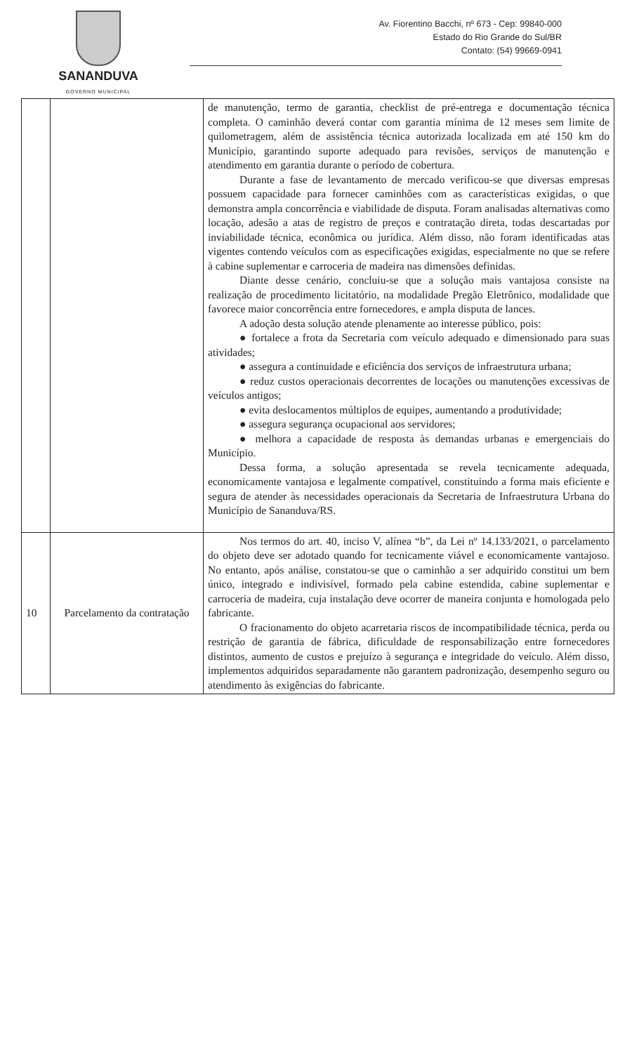SANANDUVA
GOVERNO MUNICIPAL
Av. Fiorentino Bacchi, nº 673 - Cep: 99840-000
Estado do Rio Grande do Sul/BR
Contato: (54) 99669-0941
| | | de manutenção, termo de garantia, checklist de pré-entrega e documentação técnica completa. O caminhão deverá contar com garantia mínima de 12 meses sem limite de quilometragem, além de assistência técnica autorizada localizada em até 150 km do Município, garantindo suporte adequado para revisões, serviços de manutenção e atendimento em garantia durante o período de cobertura. Durante a fase de levantamento de mercado verificou-se que diversas empresas possuem capacidade para fornecer caminhões com as características exigidas, o que demonstra ampla concorrência e viabilidade de disputa. Foram analisadas alternativas como locação, adesão a atas de registro de preços e contratação direta, todas descartadas por inviabilidade técnica, econômica ou jurídica. Além disso, não foram identificadas atas vigentes contendo veículos com as especificações exigidas, especialmente no que se refere à cabine suplementar e carroceria de madeira nas dimensões definidas. Diante desse cenário, concluiu-se que a solução mais vantajosa consiste na realização de procedimento licitatório, na modalidade Pregão Eletrônico, modalidade que favorece maior concorrência entre fornecedores, e ampla disputa de lances. A adoção desta solução atende plenamente ao interesse público, pois: ● fortalece a frota da Secretaria com veículo adequado e dimensionado para suas atividades; ● assegura a continuidade e eficiência dos serviços de infraestrutura urbana; ● reduz custos operacionais decorrentes de locações ou manutenções excessivas de veículos antigos; ● evita deslocamentos múltiplos de equipes, aumentando a produtividade; ● assegura segurança ocupacional aos servidores; ● melhora a capacidade de resposta às demandas urbanas e emergenciais do Município. Dessa forma, a solução apresentada se revela tecnicamente adequada, economicamente vantajosa e legalmente compatível, constituindo a forma mais eficiente e segura de atender às necessidades operacionais da Secretaria de Infraestrutura Urbana do Município de Sananduva/RS. |
| 10 | Parcelamento da contratação | Nos termos do art. 40, inciso V, alínea “b”, da Lei nº 14.133/2021, o parcelamento do objeto deve ser adotado quando for tecnicamente viável e economicamente vantajoso. No entanto, após análise, constatou-se que o caminhão a ser adquirido constitui um bem único, integrado e indivisível, formado pela cabine estendida, cabine suplementar e carroceria de madeira, cuja instalação deve ocorrer de maneira conjunta e homologada pelo fabricante. O fracionamento do objeto acarretaria riscos de incompatibilidade técnica, perda ou restrição de garantia de fábrica, dificuldade de responsabilização entre fornecedores distintos, aumento de custos e prejuízo à segurança e integridade do veículo. Além disso, implementos adquiridos separadamente não garantem padronização, desempenho seguro ou atendimento às exigências do fabricante. |